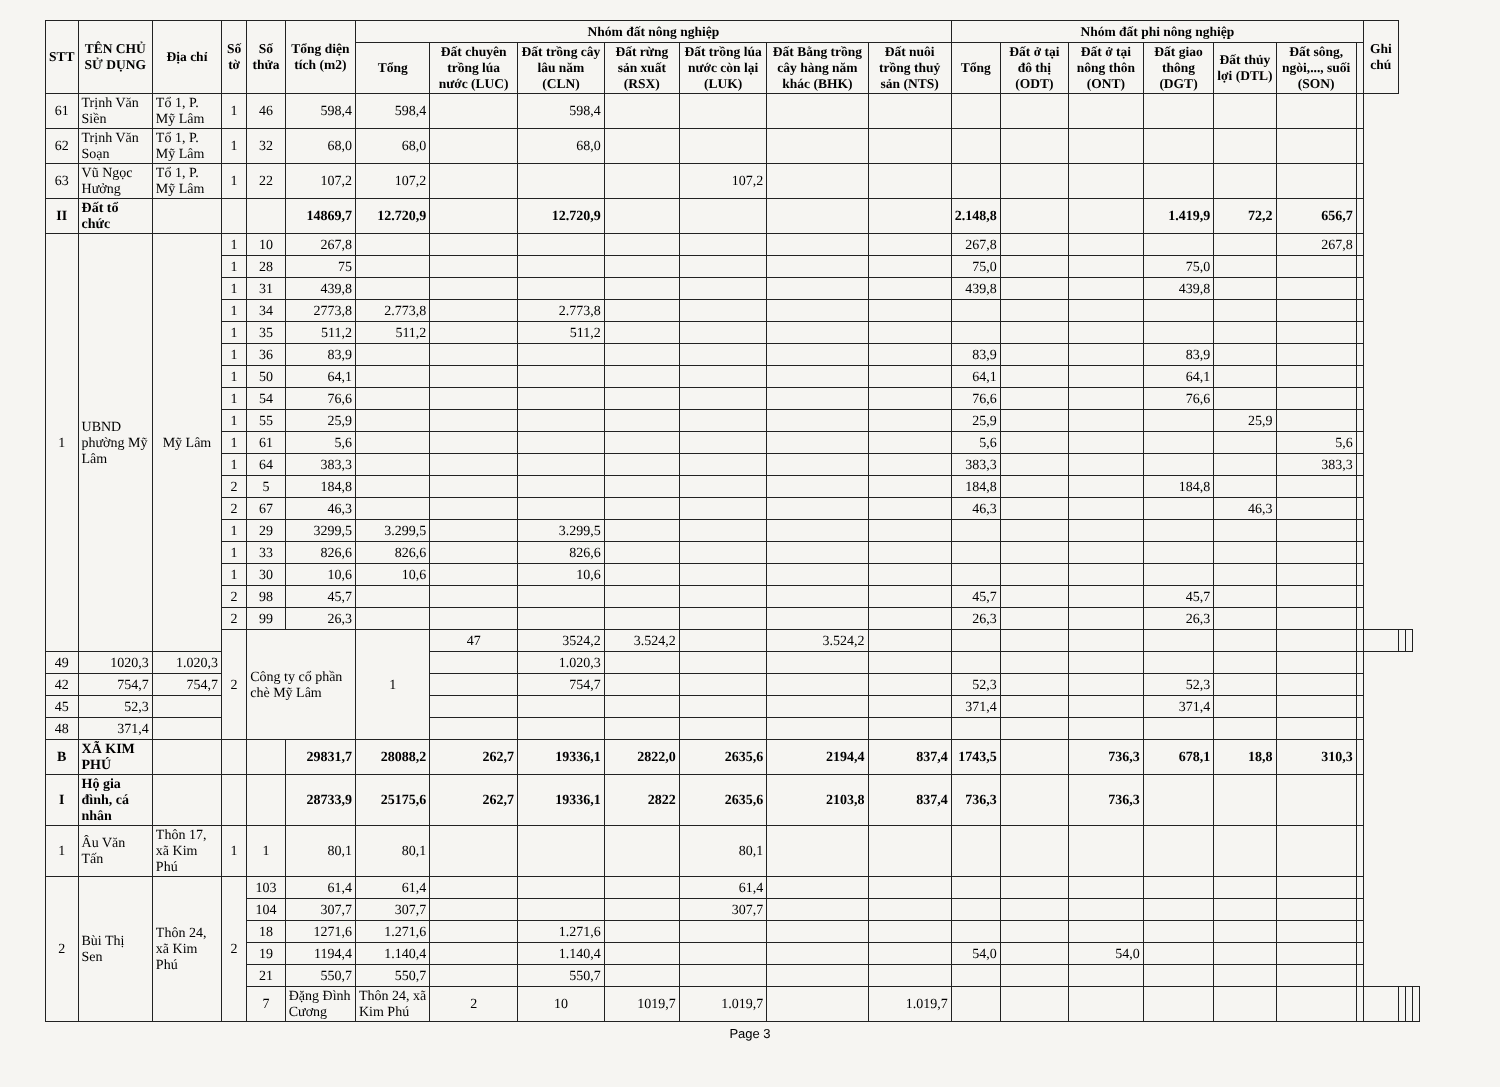| STT | TÊN CHỦ SỬ DỤNG | Địa chỉ | Số tờ | Số thửa | Tổng diện tích (m2) | Nhóm đất nông nghiệp | | | | | | | Nhóm đất phi nông nghiệp | | | | | | | Ghi chú | | | |
| --- | --- | --- | --- | --- | --- | --- | --- | --- | --- | --- | --- | --- | --- | --- | --- | --- | --- | --- | --- | --- | --- | --- | --- |
| | | | | | | Tổng | Đất chuyên trồng lúa nước (LUC) | Đất trồng cây lâu năm (CLN) | Đất rừng sản xuất (RSX) | Đất trồng lúa nước còn lại (LUK) | Đất Bằng trồng cây hàng năm khác (BHK) | Đất nuôi trồng thuỷ sản (NTS) | Tổng | Đất ở tại đô thị (ODT) | Đất ở tại nông thôn (ONT) | Đất giao thông (DGT) | Đất thủy lợi (DTL) | Đất sông, ngòi,..., suối (SON) | | | | | |
| 61 | Trịnh Văn Siền | Tổ 1, P. Mỹ Lâm | 1 | 46 | 598,4 | 598,4 | | 598,4 | | | | | | | | | | | | | | | |
| 62 | Trịnh Văn Soạn | Tổ 1, P. Mỹ Lâm | 1 | 32 | 68,0 | 68,0 | | 68,0 | | | | | | | | | | | | | | | |
| 63 | Vũ Ngọc Hưởng | Tổ 1, P. Mỹ Lâm | 1 | 22 | 107,2 | 107,2 | | | | 107,2 | | | | | | | | | | | | | |
| II | Đất tổ chức | | | | 14869,7 | 12.720,9 | | 12.720,9 | | | | | 2.148,8 | | | 1.419,9 | 72,2 | 656,7 | | | | | |
| 1 | UBND phường Mỹ Lâm | Mỹ Lâm | 1 | 10 | 267,8 | | | | | | | | 267,8 | | | | | 267,8 | | | | | |
| | | | 1 | 28 | 75 | | | | | | | | 75,0 | | | 75,0 | | | | | | | |
| | | | 1 | 31 | 439,8 | | | | | | | | 439,8 | | | 439,8 | | | | | | | |
| | | | 1 | 34 | 2773,8 | 2.773,8 | | 2.773,8 | | | | | | | | | | | | | | | |
| | | | 1 | 35 | 511,2 | 511,2 | | 511,2 | | | | | | | | | | | | | | | |
| | | | 1 | 36 | 83,9 | | | | | | | | 83,9 | | | 83,9 | | | | | | | |
| | | | 1 | 50 | 64,1 | | | | | | | | 64,1 | | | 64,1 | | | | | | | |
| | | | 1 | 54 | 76,6 | | | | | | | | 76,6 | | | 76,6 | | | | | | | |
| | | | 1 | 55 | 25,9 | | | | | | | | 25,9 | | | | 25,9 | | | | | | |
| | | | 1 | 61 | 5,6 | | | | | | | | 5,6 | | | | | 5,6 | | | | | |
| | | | 1 | 64 | 383,3 | | | | | | | | 383,3 | | | | | 383,3 | | | | | |
| | | | 2 | 5 | 184,8 | | | | | | | | 184,8 | | | 184,8 | | | | | | | |
| | | | 2 | 67 | 46,3 | | | | | | | | 46,3 | | | | 46,3 | | | | | | |
| | | | 1 | 29 | 3299,5 | 3.299,5 | | 3.299,5 | | | | | | | | | | | | | | | |
| | | | 1 | 33 | 826,6 | 826,6 | | 826,6 | | | | | | | | | | | | | | | |
| | | | 1 | 30 | 10,6 | 10,6 | | 10,6 | | | | | | | | | | | | | | | |
| | | | 2 | 98 | 45,7 | | | | | | | | 45,7 | | | 45,7 | | | | | | | |
| | | | 2 | 99 | 26,3 | | | | | | | | 26,3 | | | 26,3 | | | | | | | |
| | | | 2 | Công ty cổ phần chè Mỹ Lâm | | 1 | 47 | 3524,2 | 3.524,2 | | 3.524,2 | | | | | | | | | | | | |
| 49 | 1020,3 | 1.020,3 | | | | | | 1.020,3 | | | | | | | | | | | | | | | |
| 42 | 754,7 | 754,7 | | | | | | 754,7 | | | | | 52,3 | | | 52,3 | | | | | | | |
| 45 | 52,3 | | | | | | | | | | | | 371,4 | | | 371,4 | | | | | | | |
| 48 | 371,4 | | | | | | | | | | | | | | | | | | | | | | |
| B | XÃ KIM PHÚ | | | | 29831,7 | 28088,2 | 262,7 | 19336,1 | 2822,0 | 2635,6 | 2194,4 | 837,4 | 1743,5 | | 736,3 | 678,1 | 18,8 | 310,3 | | | | | |
| I | Hộ gia đình, cá nhân | | | | 28733,9 | 25175,6 | 262,7 | 19336,1 | 2822 | 2635,6 | 2103,8 | 837,4 | 736,3 | | 736,3 | | | | | | | | |
| 1 | Âu Văn Tấn | Thôn 17, xã Kim Phú | 1 | 1 | 80,1 | 80,1 | | | | 80,1 | | | | | | | | | | | | | |
| 2 | Bùi Thị Sen | Thôn 24, xã Kim Phú | 2 | 103 | 61,4 | 61,4 | | | | 61,4 | | | | | | | | | | | | | |
| | | | | 104 | 307,7 | 307,7 | | | | 307,7 | | | | | | | | | | | | | |
| | | | | 18 | 1271,6 | 1.271,6 | | 1.271,6 | | | | | | | | | | | | | | | |
| | | | | 19 | 1194,4 | 1.140,4 | | 1.140,4 | | | | | 54,0 | | 54,0 | | | | | | | | |
| | | | | 21 | 550,7 | 550,7 | | 550,7 | | | | | | | | | | | | | | | |
| | | | | 7 | Đặng Đình Cương | Thôn 24, xã Kim Phú | 2 | 10 | 1019,7 | 1.019,7 | | 1.019,7 | | | | | | | | | | | |
Page 3